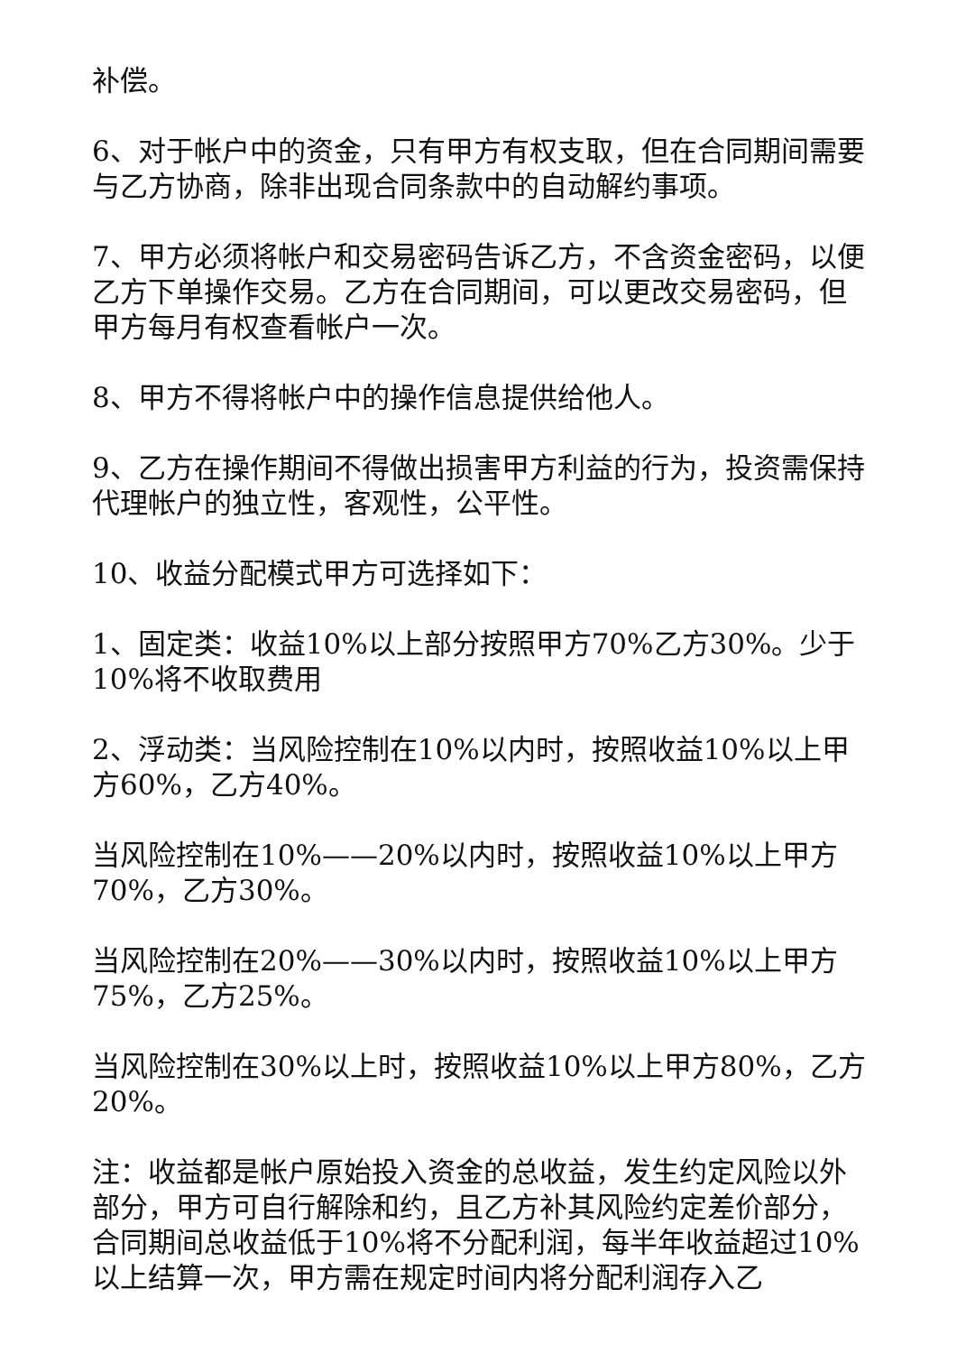补偿。
6、对于帐户中的资金，只有甲方有权支取，但在合同期间需要与乙方协商，除非出现合同条款中的自动解约事项。
7、甲方必须将帐户和交易密码告诉乙方，不含资金密码，以便乙方下单操作交易。乙方在合同期间，可以更改交易密码，但甲方每月有权查看帐户一次。
8、甲方不得将帐户中的操作信息提供给他人。
9、乙方在操作期间不得做出损害甲方利益的行为，投资需保持代理帐户的独立性，客观性，公平性。
10、收益分配模式甲方可选择如下：
1、固定类：收益10%以上部分按照甲方70%乙方30%。少于10%将不收取费用
2、浮动类：当风险控制在10%以内时，按照收益10%以上甲方60%，乙方40%。
当风险控制在10%——20%以内时，按照收益10%以上甲方70%，乙方30%。
当风险控制在20%——30%以内时，按照收益10%以上甲方75%，乙方25%。
当风险控制在30%以上时，按照收益10%以上甲方80%，乙方20%。
注：收益都是帐户原始投入资金的总收益，发生约定风险以外部分，甲方可自行解除和约，且乙方补其风险约定差价部分，合同期间总收益低于10%将不分配利润，每半年收益超过10%以上结算一次，甲方需在规定时间内将分配利润存入乙